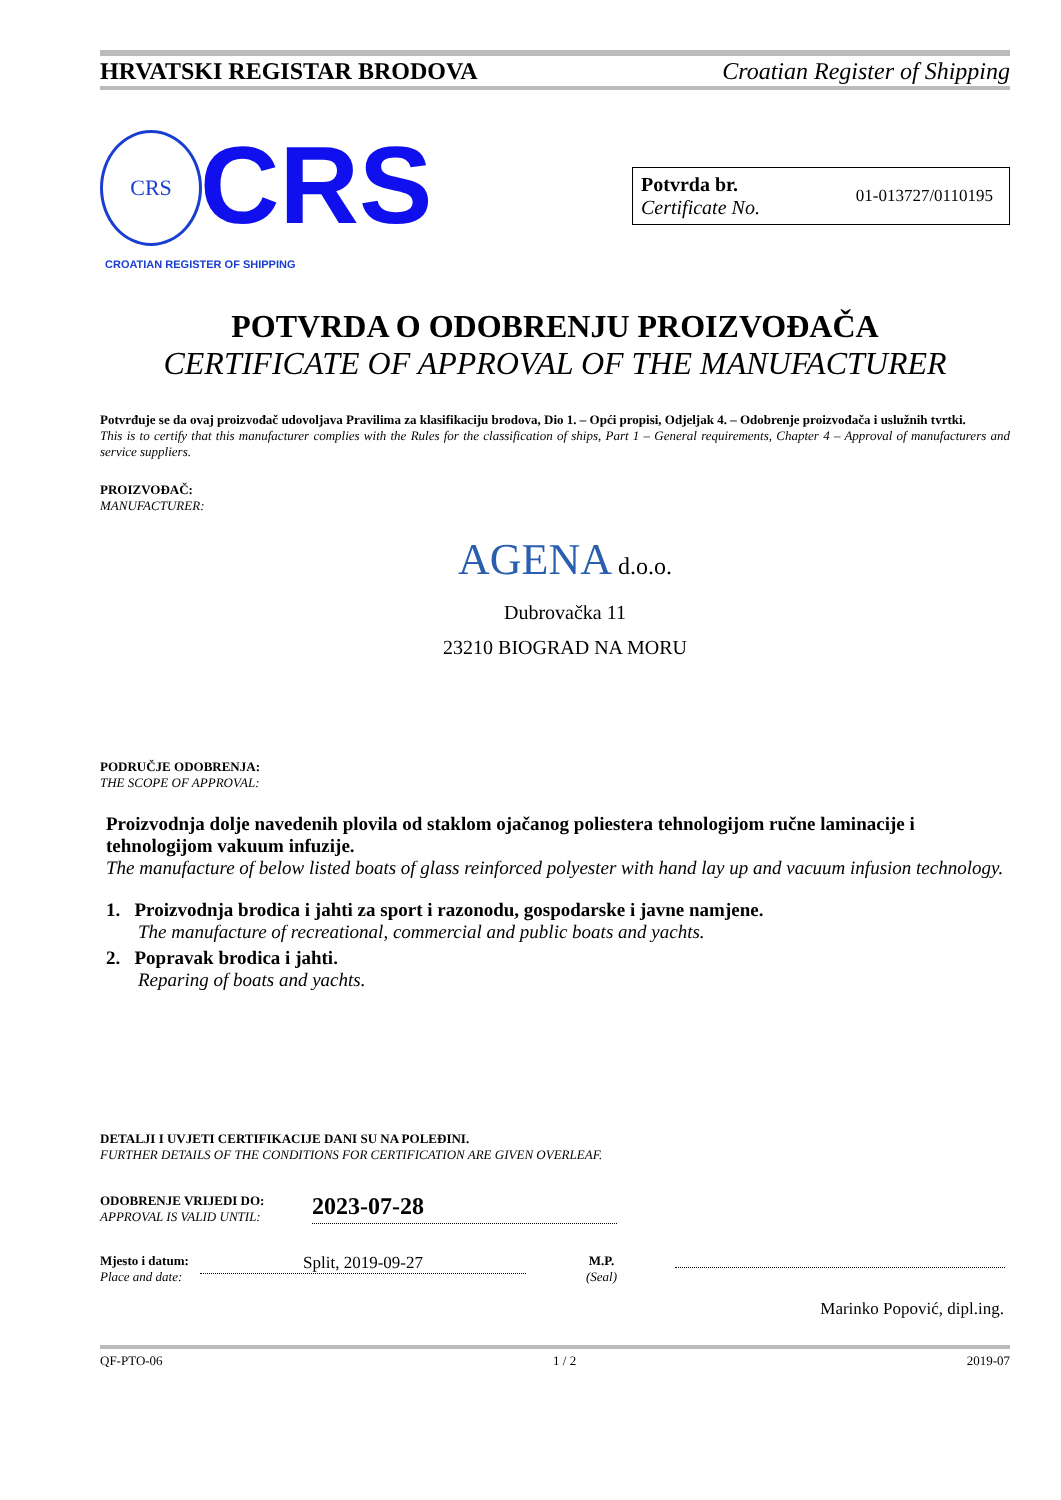HRVATSKI REGISTAR BRODOVA Croatian Register of Shipping
CRS CRS
CROATIAN REGISTER OF SHIPPING
Potvrda br.
Certificate No.
01-013727/0110195
POTVRDA O ODOBRENJU PROIZVOĐAČA
CERTIFICATE OF APPROVAL OF THE MANUFACTURER
Potvrđuje se da ovaj proizvođač udovoljava Pravilima za klasifikaciju brodova, Dio 1. – Opći propisi, Odjeljak 4. – Odobrenje proizvođača i uslužnih tvrtki.
This is to certify that this manufacturer complies with the Rules for the classification of ships, Part 1 – General requirements, Chapter 4 – Approval of manufacturers and service suppliers.
PROIZVOĐAČ:
MANUFACTURER:
AGENA d.o.o.
Dubrovačka 11
23210 BIOGRAD NA MORU
PODRUČJE ODOBRENJA:
THE SCOPE OF APPROVAL:
Proizvodnja dolje navedenih plovila od staklom ojačanog poliestera tehnologijom ručne laminacije i tehnologijom vakuum infuzije.
The manufacture of below listed boats of glass reinforced polyester with hand lay up and vacuum infusion technology.
1. Proizvodnja brodica i jahti za sport i razonodu, gospodarske i javne namjene.
The manufacture of recreational, commercial and public boats and yachts.
2. Popravak brodica i jahti.
Reparing of boats and yachts.
DETALJI I UVJETI CERTIFIKACIJE DANI SU NA POLEĐINI.
FURTHER DETAILS OF THE CONDITIONS FOR CERTIFICATION ARE GIVEN OVERLEAF.
ODOBRENJE VRIJEDI DO:
APPROVAL IS VALID UNTIL:
2023-07-28
Mjesto i datum:
Place and date:
Split, 2019-09-27
M.P.
(Seal)
Marinko Popović, dipl.ing.
QF-PTO-06 1 / 2 2019-07